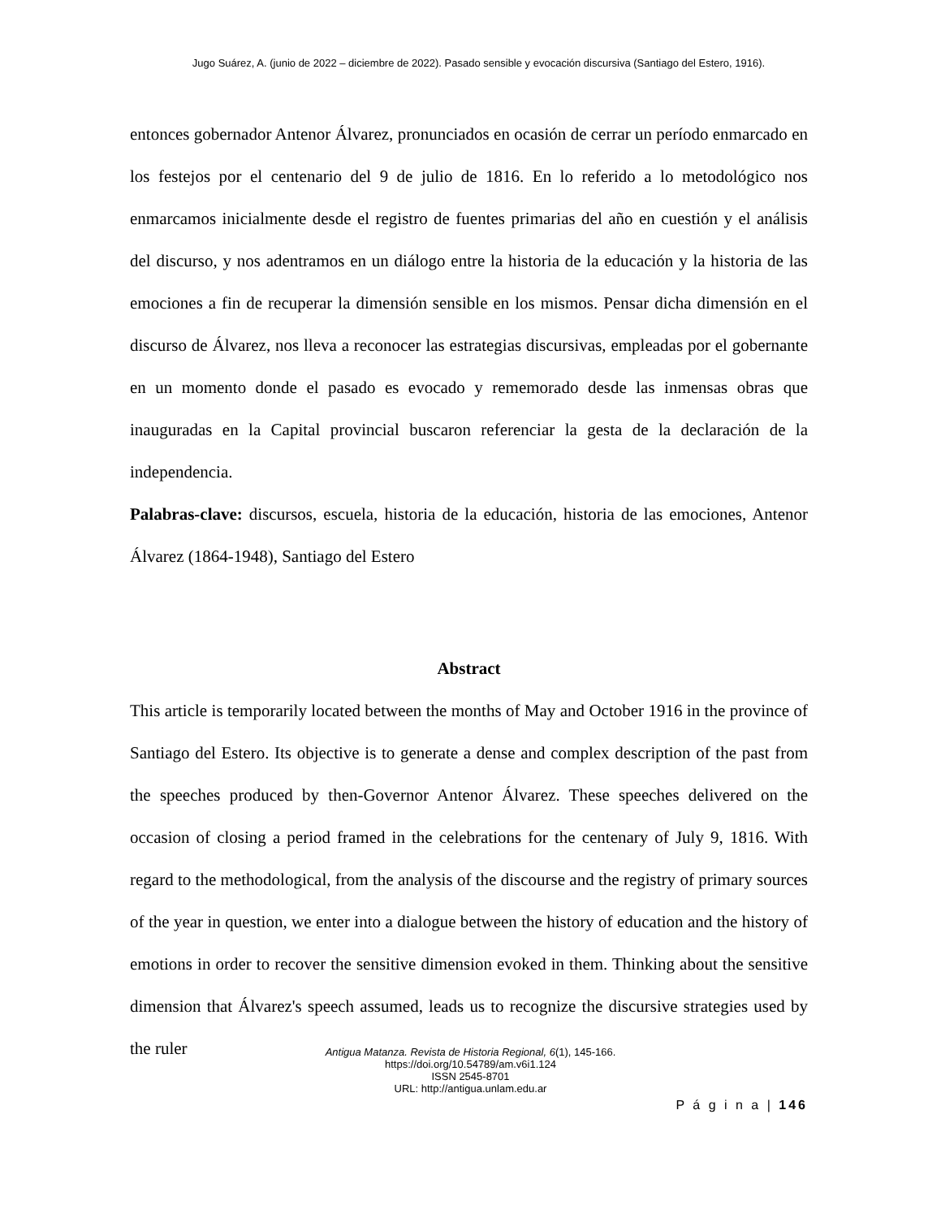Jugo Suárez, A. (junio de 2022 – diciembre de 2022). Pasado sensible y evocación discursiva (Santiago del Estero, 1916).
entonces gobernador Antenor Álvarez, pronunciados en ocasión de cerrar un período enmarcado en los festejos por el centenario del 9 de julio de 1816. En lo referido a lo metodológico nos enmarcamos inicialmente desde el registro de fuentes primarias del año en cuestión y el análisis del discurso, y nos adentramos en un diálogo entre la historia de la educación y la historia de las emociones a fin de recuperar la dimensión sensible en los mismos. Pensar dicha dimensión en el discurso de Álvarez, nos lleva a reconocer las estrategias discursivas, empleadas por el gobernante en un momento donde el pasado es evocado y rememorado desde las inmensas obras que inauguradas en la Capital provincial buscaron referenciar la gesta de la declaración de la independencia.
Palabras-clave: discursos, escuela, historia de la educación, historia de las emociones, Antenor Álvarez (1864-1948), Santiago del Estero
Abstract
This article is temporarily located between the months of May and October 1916 in the province of Santiago del Estero. Its objective is to generate a dense and complex description of the past from the speeches produced by then-Governor Antenor Álvarez. These speeches delivered on the occasion of closing a period framed in the celebrations for the centenary of July 9, 1816. With regard to the methodological, from the analysis of the discourse and the registry of primary sources of the year in question, we enter into a dialogue between the history of education and the history of emotions in order to recover the sensitive dimension evoked in them. Thinking about the sensitive dimension that Álvarez's speech assumed, leads us to recognize the discursive strategies used by the ruler
Antigua Matanza. Revista de Historia Regional, 6(1), 145-166.
https://doi.org/10.54789/am.v6i1.124
ISSN 2545-8701
URL: http://antigua.unlam.edu.ar
P á g i n a | 146